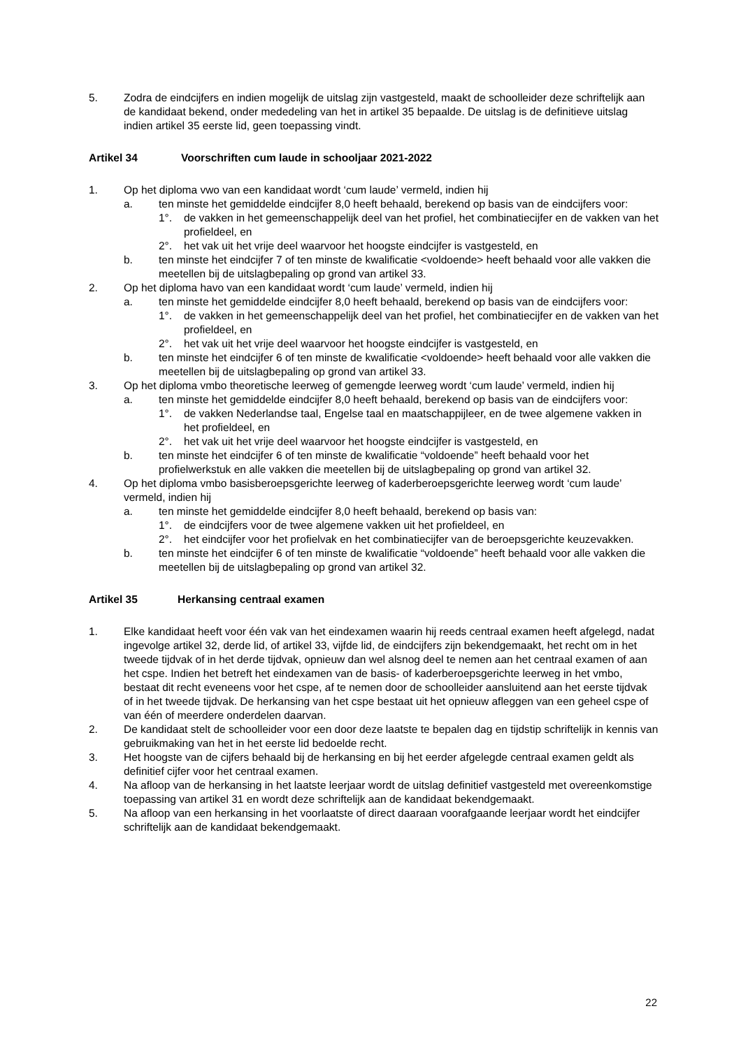5. Zodra de eindcijfers en indien mogelijk de uitslag zijn vastgesteld, maakt de schoolleider deze schriftelijk aan de kandidaat bekend, onder mededeling van het in artikel 35 bepaalde. De uitslag is de definitieve uitslag indien artikel 35 eerste lid, geen toepassing vindt.
Artikel 34 Voorschriften cum laude in schooljaar 2021-2022
1. Op het diploma vwo van een kandidaat wordt ‘cum laude’ vermeld, indien hij
a. ten minste het gemiddelde eindcijfer 8,0 heeft behaald, berekend op basis van de eindcijfers voor:
1°. de vakken in het gemeenschappelijk deel van het profiel, het combinatiecijfer en de vakken van het profieldeel, en
2°. het vak uit het vrije deel waarvoor het hoogste eindcijfer is vastgesteld, en
b. ten minste het eindcijfer 7 of ten minste de kwalificatie <voldoende> heeft behaald voor alle vakken die meetellen bij de uitslagbepaling op grond van artikel 33.
2. Op het diploma havo van een kandidaat wordt ‘cum laude’ vermeld, indien hij
a. ten minste het gemiddelde eindcijfer 8,0 heeft behaald, berekend op basis van de eindcijfers voor:
1°. de vakken in het gemeenschappelijk deel van het profiel, het combinatiecijfer en de vakken van het profieldeel, en
2°. het vak uit het vrije deel waarvoor het hoogste eindcijfer is vastgesteld, en
b. ten minste het eindcijfer 6 of ten minste de kwalificatie <voldoende> heeft behaald voor alle vakken die meetellen bij de uitslagbepaling op grond van artikel 33.
3. Op het diploma vmbo theoretische leerweg of gemengde leerweg wordt ‘cum laude’ vermeld, indien hij
a. ten minste het gemiddelde eindcijfer 8,0 heeft behaald, berekend op basis van de eindcijfers voor:
1°. de vakken Nederlandse taal, Engelse taal en maatschappijleer, en de twee algemene vakken in het profieldeel, en
2°. het vak uit het vrije deel waarvoor het hoogste eindcijfer is vastgesteld, en
b. ten minste het eindcijfer 6 of ten minste de kwalificatie “voldoende” heeft behaald voor het profielwerkstuk en alle vakken die meetellen bij de uitslagbepaling op grond van artikel 32.
4. Op het diploma vmbo basisberoepsgerichte leerweg of kaderberoepsgerichte leerweg wordt ‘cum laude’ vermeld, indien hij
a. ten minste het gemiddelde eindcijfer 8,0 heeft behaald, berekend op basis van:
1°. de eindcijfers voor de twee algemene vakken uit het profieldeel, en
2°. het eindcijfer voor het profielvak en het combinatiecijfer van de beroepsgerichte keuzevakken.
b. ten minste het eindcijfer 6 of ten minste de kwalificatie “voldoende” heeft behaald voor alle vakken die meetellen bij de uitslagbepaling op grond van artikel 32.
Artikel 35 Herkansing centraal examen
1. Elke kandidaat heeft voor één vak van het eindexamen waarin hij reeds centraal examen heeft afgelegd, nadat ingevolge artikel 32, derde lid, of artikel 33, vijfde lid, de eindcijfers zijn bekendgemaakt, het recht om in het tweede tijdvak of in het derde tijdvak, opnieuw dan wel alsnog deel te nemen aan het centraal examen of aan het cspe. Indien het betreft het eindexamen van de basis- of kaderberoepsgerichte leerweg in het vmbo, bestaat dit recht eveneens voor het cspe, af te nemen door de schoolleider aansluitend aan het eerste tijdvak of in het tweede tijdvak. De herkansing van het cspe bestaat uit het opnieuw afleggen van een geheel cspe of van één of meerdere onderdelen daarvan.
2. De kandidaat stelt de schoolleider voor een door deze laatste te bepalen dag en tijdstip schriftelijk in kennis van gebruikmaking van het in het eerste lid bedoelde recht.
3. Het hoogste van de cijfers behaald bij de herkansing en bij het eerder afgelegde centraal examen geldt als definitief cijfer voor het centraal examen.
4. Na afloop van de herkansing in het laatste leerjaar wordt de uitslag definitief vastgesteld met overeenkomstige toepassing van artikel 31 en wordt deze schriftelijk aan de kandidaat bekendgemaakt.
5. Na afloop van een herkansing in het voorlaatste of direct daaraan voorafgaande leerjaar wordt het eindcijfer schriftelijk aan de kandidaat bekendgemaakt.
22